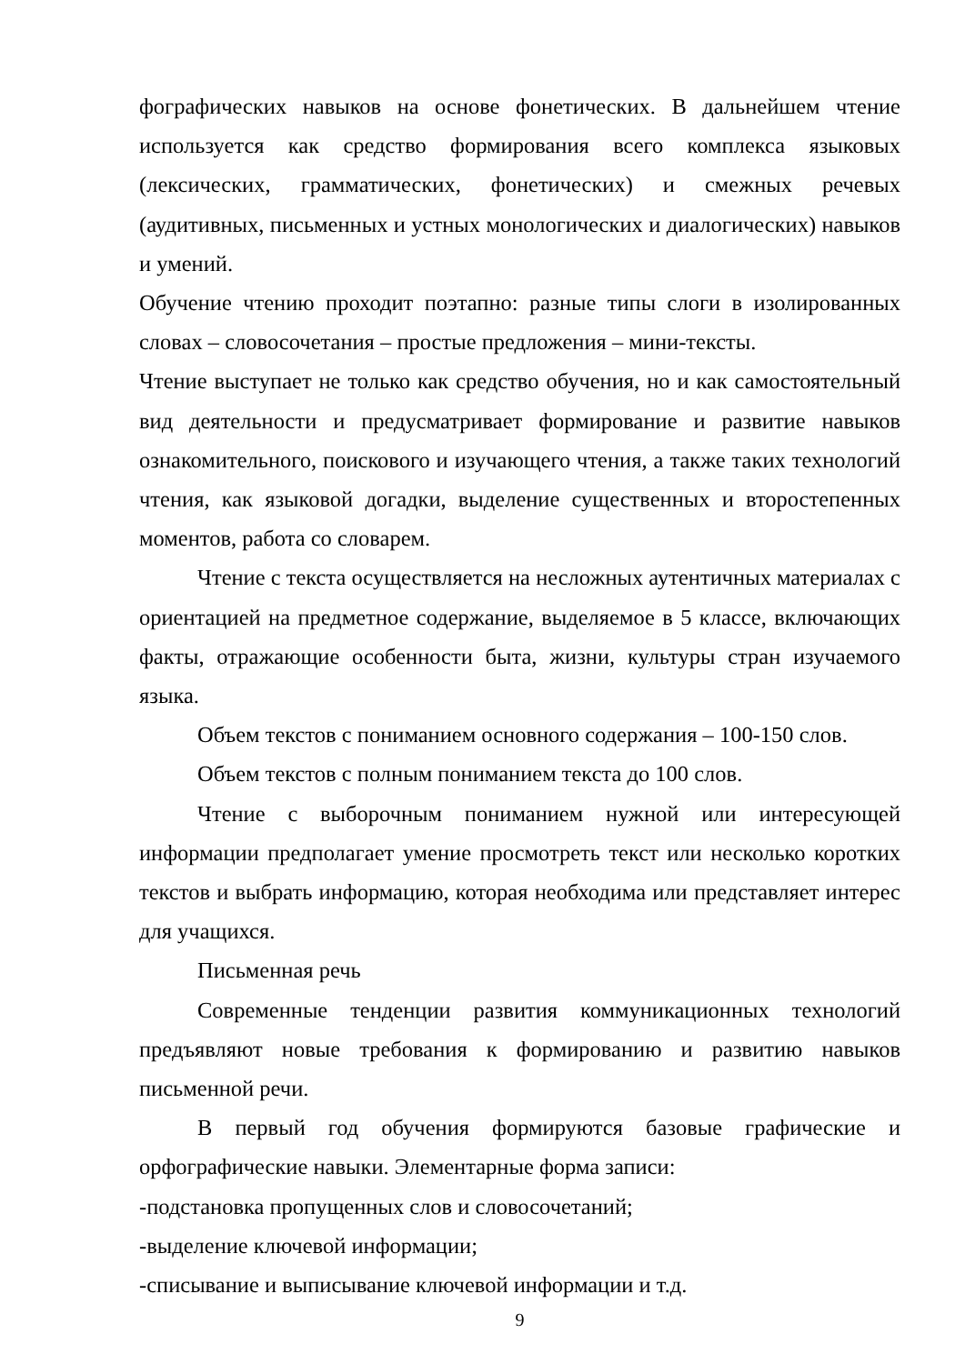фографических навыков на основе фонетических. В дальнейшем чтение используется как средство формирования всего комплекса языковых (лексических, грамматических, фонетических) и смежных речевых (аудитивных, письменных и устных монологических и диалогических) навыков и умений.
Обучение чтению проходит поэтапно: разные типы слоги в изолированных словах – словосочетания – простые предложения – мини-тексты.
Чтение выступает не только как средство обучения, но и как самостоятельный вид деятельности и предусматривает формирование и развитие навыков ознакомительного, поискового и изучающего чтения, а также таких технологий чтения, как языковой догадки, выделение существенных и второстепенных моментов, работа со словарем.
Чтение с текста осуществляется на несложных аутентичных материалах с ориентацией на предметное содержание, выделяемое в 5 классе, включающих факты, отражающие особенности быта, жизни, культуры стран изучаемого языка.
Объем текстов с пониманием основного содержания – 100-150 слов.
Объем текстов с полным пониманием текста до 100 слов.
Чтение с выборочным пониманием нужной или интересующей информации предполагает умение просмотреть текст или несколько коротких текстов и выбрать информацию, которая необходима или представляет интерес для учащихся.
Письменная речь
Современные тенденции развития коммуникационных технологий предъявляют новые требования к формированию и развитию навыков письменной речи.
В первый год обучения формируются базовые графические и орфографические навыки. Элементарные форма записи:
-подстановка пропущенных слов и словосочетаний;
-выделение ключевой информации;
-списывание и выписывание ключевой информации и т.д.
9